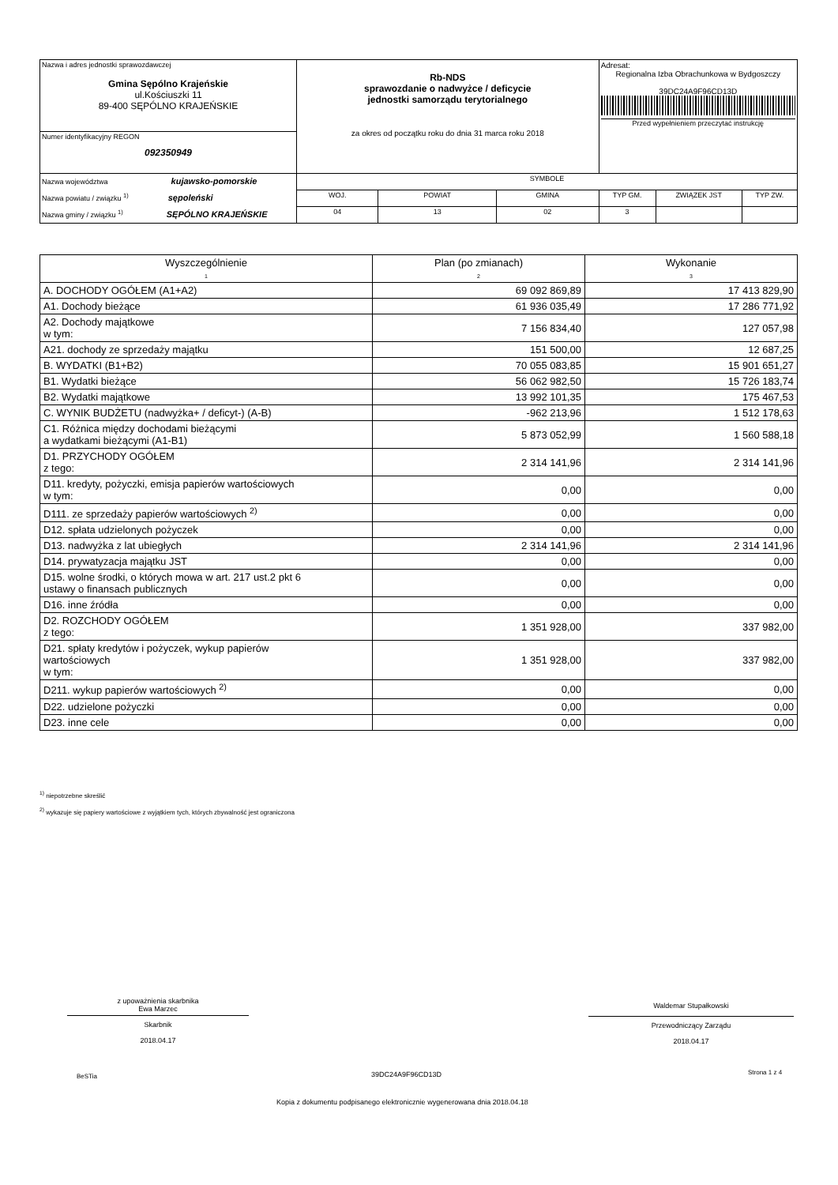| Nazwa i adres jednostki sprawozdawczej Gmina Sępólno Krajeńskie ul.Kościuszki 11 89-400 SĘPÓLNO KRAJEŃSKIE | Rb-NDS sprawozdanie o nadwyżce / deficycie jednostki samorządu terytorialnego za okres od początku roku do dnia 31 marca roku 2018 | | | | Adresat: Regionalna Izba Obrachunkowa w Bydgoszczy 39DC24A9F96CD13D Przed wypełnieniem przeczytać instrukcję | | |
| Numer identyfikacyjny REGON 092350949 | | | | | | | |
| Nazwa województwa kujawsko-pomorskie Nazwa powiatu / związku <sup>1)</sup> sępoleński Nazwa gminy / związku <sup>1)</sup> SĘPÓLNO KRAJEŃSKIE | | SYMBOLE | | | | | |
| | | WOJ. | POWIAT | GMINA | TYP GM. | ZWIĄZEK JST | TYP ZW. |
| | | 04 | 13 | 02 | 3 | | |
| Wyszczególnienie 1 | Plan (po zmianach) 2 | Wykonanie 3 |
| --- | --- | --- |
| A. DOCHODY OGÓŁEM (A1+A2) | 69 092 869,89 | 17 413 829,90 |
| A1. Dochody bieżące | 61 936 035,49 | 17 286 771,92 |
| A2. Dochody majątkowe w tym: | 7 156 834,40 | 127 057,98 |
| A21. dochody ze sprzedaży majątku | 151 500,00 | 12 687,25 |
| B. WYDATKI (B1+B2) | 70 055 083,85 | 15 901 651,27 |
| B1. Wydatki bieżące | 56 062 982,50 | 15 726 183,74 |
| B2. Wydatki majątkowe | 13 992 101,35 | 175 467,53 |
| C. WYNIK BUDŻETU (nadwyżka+ / deficyt-) (A-B) | -962 213,96 | 1 512 178,63 |
| C1. Różnica między dochodami bieżącymi a wydatkami bieżącymi (A1-B1) | 5 873 052,99 | 1 560 588,18 |
| D1. PRZYCHODY OGÓŁEM z tego: | 2 314 141,96 | 2 314 141,96 |
| D11. kredyty, pożyczki, emisja papierów wartościowych w tym: | 0,00 | 0,00 |
| D111. ze sprzedaży papierów wartościowych <sup>2)</sup> | 0,00 | 0,00 |
| D12. spłata udzielonych pożyczek | 0,00 | 0,00 |
| D13. nadwyżka z lat ubiegłych | 2 314 141,96 | 2 314 141,96 |
| D14. prywatyzacja majątku JST | 0,00 | 0,00 |
| D15. wolne środki, o których mowa w art. 217 ust.2 pkt 6 ustawy o finansach publicznych | 0,00 | 0,00 |
| D16. inne źródła | 0,00 | 0,00 |
| D2. ROZCHODY OGÓŁEM z tego: | 1 351 928,00 | 337 982,00 |
| D21. spłaty kredytów i pożyczek, wykup papierów wartościowych w tym: | 1 351 928,00 | 337 982,00 |
| D211. wykup papierów wartościowych <sup>2)</sup> | 0,00 | 0,00 |
| D22. udzielone pożyczki | 0,00 | 0,00 |
| D23. inne cele | 0,00 | 0,00 |
<sup>1)</sup> niepotrzebne skreślić
<sup>2)</sup> wykazuje się papiery wartościowe z wyjątkiem tych, których zbywalność jest ograniczona
z upoważnienia skarbnika
Ewa Marzec
Skarbnik
2018.04.17
Waldemar Stupałkowski
Przewodniczący Zarządu
2018.04.17
BeSTia 39DC24A9F96CD13D Strona 1 z 4
Kopia z dokumentu podpisanego elektronicznie wygenerowana dnia 2018.04.18